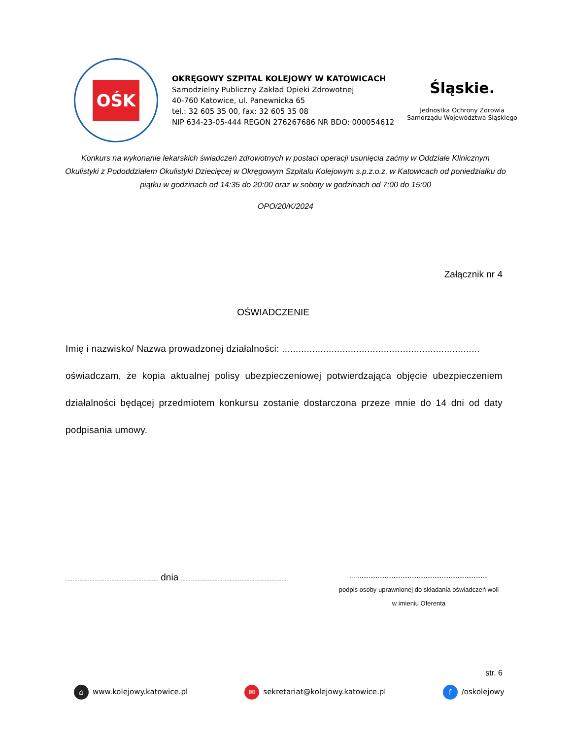OŚK
OKRĘGOWY SZPITAL KOLEJOWY W KATOWICACH
Samodzielny Publiczny Zakład Opieki Zdrowotnej
40-760 Katowice, ul. Panewnicka 65
tel.: 32 605 35 00, fax: 32 605 35 08
NIP 634-23-05-444 REGON 276267686 NR BDO: 000054612
Śląskie.
Jednostka Ochrony Zdrowia
Samorządu Województwa Śląskiego
Konkurs na wykonanie lekarskich świadczeń zdrowotnych w postaci operacji usunięcia zaćmy w Oddziale Klinicznym Okulistyki z Pododdziałem Okulistyki Dziecięcej w Okręgowym Szpitalu Kolejowym s.p.z.o.z. w Katowicach od poniedziałku do piątku w godzinach od 14:35 do 20:00 oraz w soboty w godzinach od 7:00 do 15:00
OPO/20/K/2024
Załącznik nr 4
OŚWIADCZENIE
Imię i nazwisko/ Nazwa prowadzonej działalności: ........................................................................
oświadczam, że kopia aktualnej polisy ubezpieczeniowej potwierdzająca objęcie ubezpieczeniem działalności będącej przedmiotem konkursu zostanie dostarczona przeze mnie do 14 dni od daty podpisania umowy.
dnia
…..........................................................................
podpis osoby uprawnionej do składania oświadczeń woli
w imieniu Oferenta
str. 6
⌂ www.kolejowy.katowice.pl ✉ sekretariat@kolejowy.katowice.pl f /oskolejowy